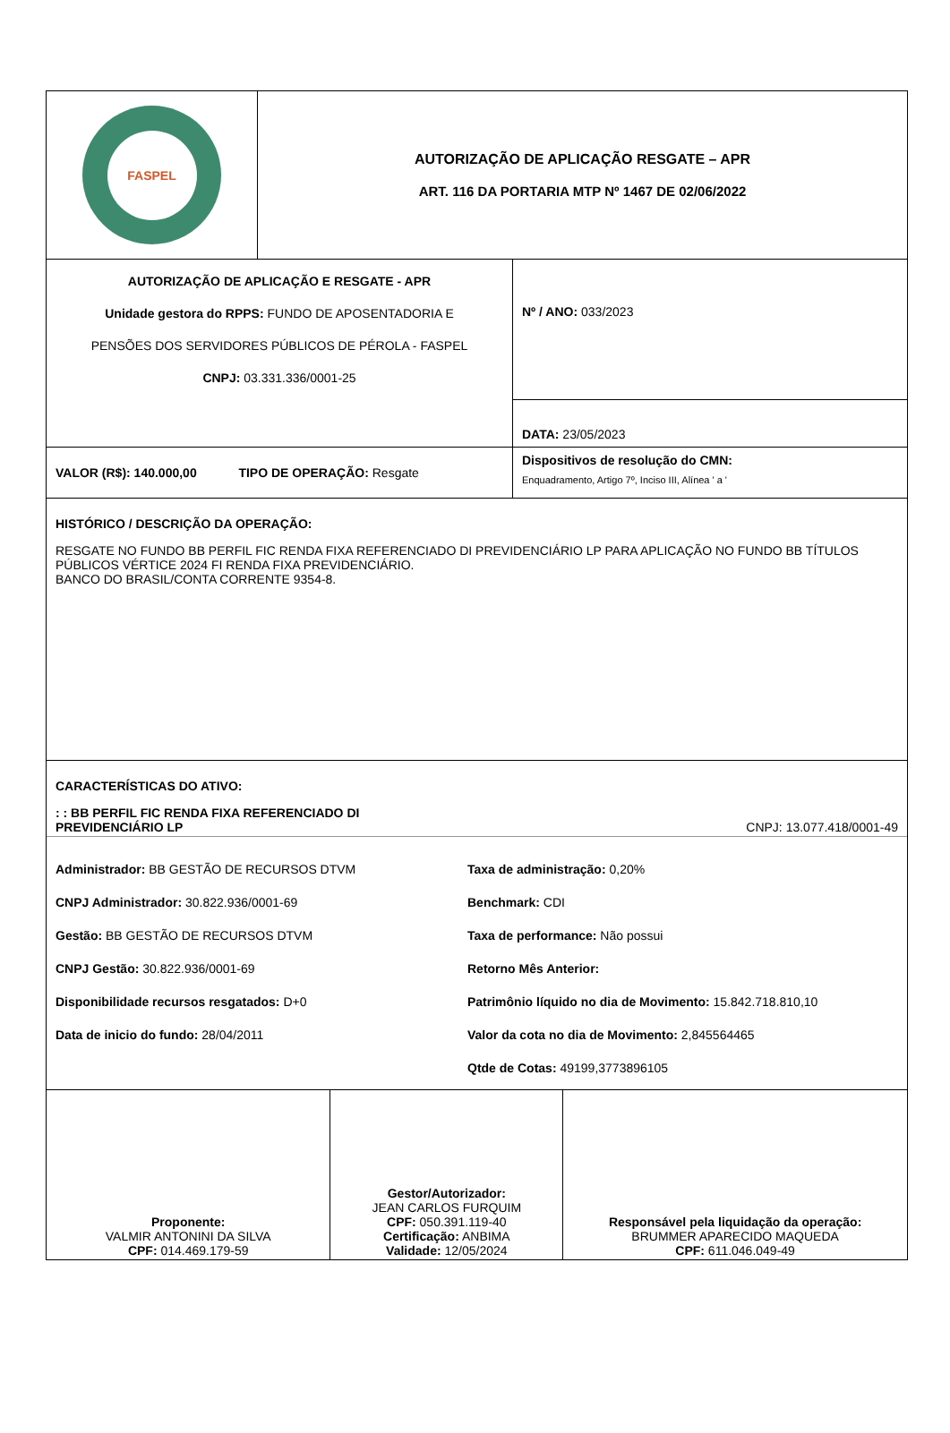| FASPEL | AUTORIZAÇÃO DE APLICAÇÃO RESGATE – APR ART. 116 DA PORTARIA MTP Nº 1467 DE 02/06/2022 |
| AUTORIZAÇÃO DE APLICAÇÃO E RESGATE - APR Unidade gestora do RPPS: FUNDO DE APOSENTADORIA E PENSÕES DOS SERVIDORES PÚBLICOS DE PÉROLA - FASPEL CNPJ: 03.331.336/0001-25 | Nº / ANO: 033/2023 |
| | DATA: 23/05/2023 |
| VALOR (R$): 140.000,00 TIPO DE OPERAÇÃO: Resgate | Dispositivos de resolução do CMN: Enquadramento, Artigo 7º, Inciso III, Alínea ' a ' |
| HISTÓRICO / DESCRIÇÃO DA OPERAÇÃO: RESGATE NO FUNDO BB PERFIL FIC RENDA FIXA REFERENCIADO DI PREVIDENCIÁRIO LP PARA APLICAÇÃO NO FUNDO BB TÍTULOS PÚBLICOS VÉRTICE 2024 FI RENDA FIXA PREVIDENCIÁRIO. BANCO DO BRASIL/CONTA CORRENTE 9354-8. | |
| CARACTERÍSTICAS DO ATIVO: : : BB PERFIL FIC RENDA FIXA REFERENCIADO DI PREVIDENCIÁRIO LP CNPJ: 13.077.418/0001-49 Administrador: BB GESTÃO DE RECURSOS DTVM Taxa de administração: 0,20% CNPJ Administrador: 30.822.936/0001-69 Benchmark: CDI Gestão: BB GESTÃO DE RECURSOS DTVM Taxa de performance: Não possui CNPJ Gestão: 30.822.936/0001-69 Retorno Mês Anterior: Disponibilidade recursos resgatados: D+0 Patrimônio líquido no dia de Movimento: 15.842.718.810,10 Data de inicio do fundo: 28/04/2011 Valor da cota no dia de Movimento: 2,845564465 Qtde de Cotas: 49199,3773896105 | |
| Proponente: VALMIR ANTONINI DA SILVA CPF: 014.469.179-59 | Gestor/Autorizador: JEAN CARLOS FURQUIM CPF: 050.391.119-40 Certificação: ANBIMA Validade: 12/05/2024 | Responsável pela liquidação da operação: BRUMMER APARECIDO MAQUEDA CPF: 611.046.049-49 |